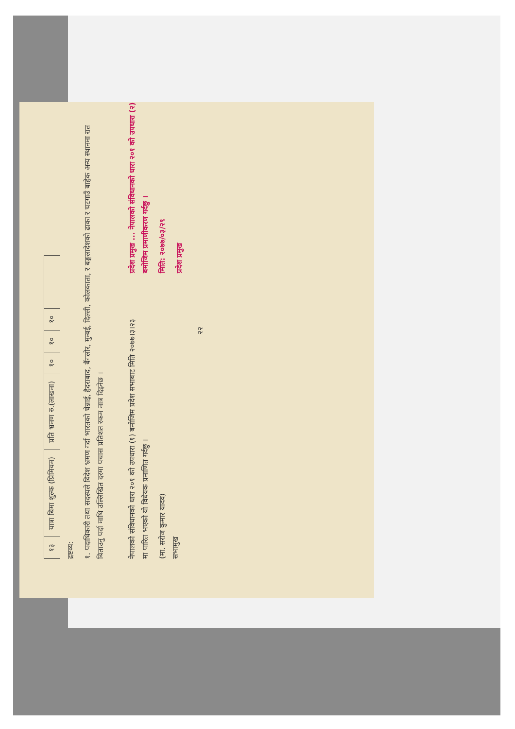| १३ | यात्रा बिमा शुल्क (प्रिमियम) | प्रति भ्रमण रु.(लाखमा) | १० | १० | १० | |
द्रष्टव्य:
१. पदाधिकारी तथा सदस्यले विदेश भ्रमण गर्दा भारतको चेन्नाई, हैदराबाद, बैंगलोर, मुम्बई, दिल्ली, कोलकाता, र बङ्गलादेशको ढाका र चटगाउँ बाहेक अन्य स्थानमा रात बिताउनु पर्दा माथि उल्लिखित दरमा पचास प्रतिशत रकम मात्र दिइनेछ ।
नेपालको संविधानको धारा २०१ को उपधारा (१) बमोजिम प्रदेश सभाबाट मिति २०७७।३।२३ मा पारित भएको यो विधेयक प्रमाणित गर्दछु ।
(मा. सरोज कुमार यादव)
सभामुख
प्रदेश प्रमुख ... नेपालको संविधानको धारा २०१ को उपधारा (२) बमोजिम प्रमाणीकरण गर्दछु ।
मिति: २०७७/०३/२९
प्रदेश प्रमुख
२२